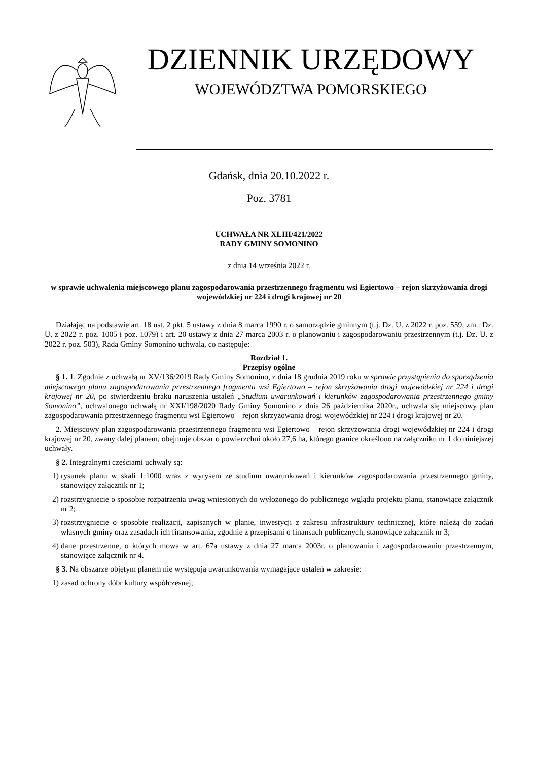DZIENNIK URZĘDOWY
WOJEWÓDZTWA POMORSKIEGO
Gdańsk, dnia 20.10.2022 r.
Poz. 3781
UCHWAŁA NR XLIII/421/2022
RADY GMINY SOMONINO
z dnia 14 września 2022 r.
w sprawie uchwalenia miejscowego planu zagospodarowania przestrzennego fragmentu wsi Egiertowo – rejon skrzyżowania drogi wojewódzkiej nr 224 i drogi krajowej nr 20
Działając na podstawie art. 18 ust. 2 pkt. 5 ustawy z dnia 8 marca 1990 r. o samorządzie gminnym (t.j. Dz. U. z 2022 r. poz. 559; zm.: Dz. U. z 2022 r. poz. 1005 i poz. 1079) i art. 20 ustawy z dnia 27 marca 2003 r. o planowaniu i zagospodarowaniu przestrzennym (t.j. Dz. U. z 2022 r. poz. 503), Rada Gminy Somonino uchwala, co następuje:
Rozdział 1.
Przepisy ogólne
§ 1. 1. Zgodnie z uchwałą nr XV/136/2019 Rady Gminy Somonino, z dnia 18 grudnia 2019 roku w sprawie przystąpienia do sporządzenia miejscowego planu zagospodarowania przestrzennego fragmentu wsi Egiertowo – rejon skrzyżowania drogi wojewódzkiej nr 224 i drogi krajowej nr 20, po stwierdzeniu braku naruszenia ustaleń „Studium uwarunkowań i kierunków zagospodarowania przestrzennego gminy Somonino”, uchwalonego uchwałą nr XXI/198/2020 Rady Gminy Somonino z dnia 26 października 2020r., uchwala się miejscowy plan zagospodarowania przestrzennego fragmentu wsi Egiertowo – rejon skrzyżowania drogi wojewódzkiej nr 224 i drogi krajowej nr 20.
2. Miejscowy plan zagospodarowania przestrzennego fragmentu wsi Egiertowo – rejon skrzyżowania drogi wojewódzkiej nr 224 i drogi krajowej nr 20, zwany dalej planem, obejmuje obszar o powierzchni około 27,6 ha, którego granice określono na załączniku nr 1 do niniejszej uchwały.
§ 2. Integralnymi częściami uchwały są:
1) rysunek planu w skali 1:1000 wraz z wyrysem ze studium uwarunkowań i kierunków zagospodarowania przestrzennego gminy, stanowiący załącznik nr 1;
2) rozstrzygnięcie o sposobie rozpatrzenia uwag wniesionych do wyłożonego do publicznego wglądu projektu planu, stanowiące załącznik nr 2;
3) rozstrzygnięcie o sposobie realizacji, zapisanych w planie, inwestycji z zakresu infrastruktury technicznej, które należą do zadań własnych gminy oraz zasadach ich finansowania, zgodnie z przepisami o finansach publicznych, stanowiące załącznik nr 3;
4) dane przestrzenne, o których mowa w art. 67a ustawy z dnia 27 marca 2003r. o planowaniu i zagospodarowaniu przestrzennym, stanowiące załącznik nr 4.
§ 3. Na obszarze objętym planem nie występują uwarunkowania wymagające ustaleń w zakresie:
1) zasad ochrony dóbr kultury współczesnej;